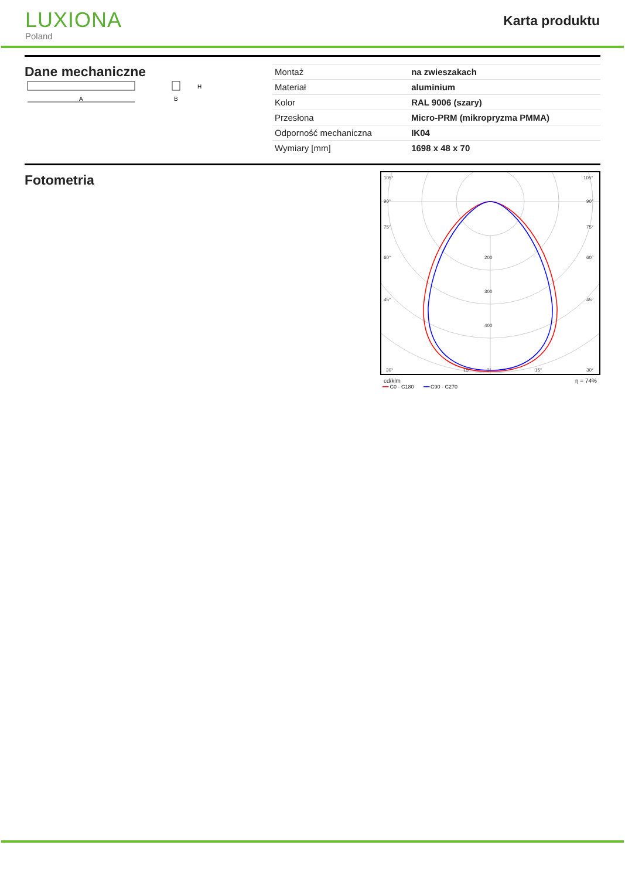LUXIONA
Poland
Karta produktu
Dane mechaniczne
A
H
B
| Montaż | na zwieszakach |
| Materiał | aluminium |
| Kolor | RAL 9006 (szary) |
| Przesłona | Micro-PRM (mikropryzma PMMA) |
| Odporność mechaniczna | IK04 |
| Wymiary [mm] | 1698 x 48 x 70 |
Fotometria
105°
90°
75°
60°
45°
30°
15°
0°
200
300
400
105°
90°
75°
60°
45°
30°
15°
cd/klm η = 74%
━━ C0 - C180 ━━ C90 - C270